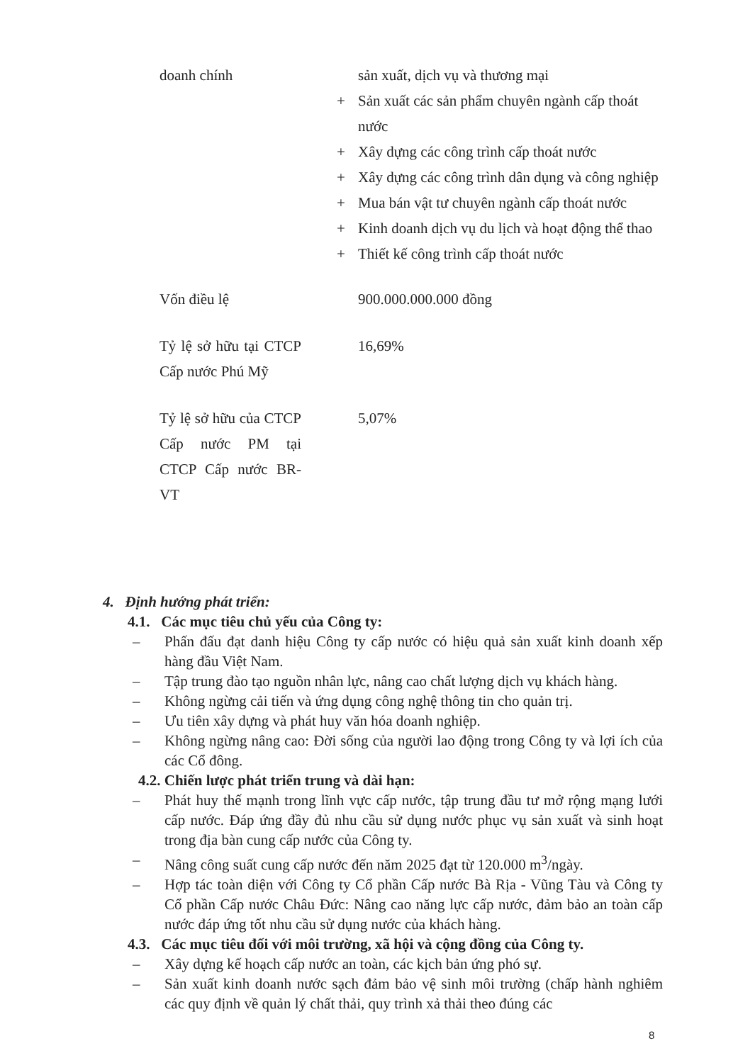| doanh chính | sản xuất, dịch vụ và thương mại + Sản xuất các sản phẩm chuyên ngành cấp thoát nước + Xây dựng các công trình cấp thoát nước + Xây dựng các công trình dân dụng và công nghiệp + Mua bán vật tư chuyên ngành cấp thoát nước + Kinh doanh dịch vụ du lịch và hoạt động thể thao + Thiết kế công trình cấp thoát nước |
| Vốn điều lệ | 900.000.000.000 đồng |
| Tỷ lệ sở hữu tại CTCP Cấp nước Phú Mỹ | 16,69% |
| Tỷ lệ sở hữu của CTCP Cấp nước PM tại CTCP Cấp nước BR-VT | 5,07% |
4. Định hướng phát triển:
4.1. Các mục tiêu chủ yếu của Công ty:
– Phấn đấu đạt danh hiệu Công ty cấp nước có hiệu quả sản xuất kinh doanh xếp hàng đầu Việt Nam.
– Tập trung đào tạo nguồn nhân lực, nâng cao chất lượng dịch vụ khách hàng.
– Không ngừng cải tiến và ứng dụng công nghệ thông tin cho quản trị.
– Ưu tiên xây dựng và phát huy văn hóa doanh nghiệp.
– Không ngừng nâng cao: Đời sống của người lao động trong Công ty và lợi ích của các Cổ đông.
4.2. Chiến lược phát triển trung và dài hạn:
– Phát huy thế mạnh trong lĩnh vực cấp nước, tập trung đầu tư mở rộng mạng lưới cấp nước. Đáp ứng đầy đủ nhu cầu sử dụng nước phục vụ sản xuất và sinh hoạt trong địa bàn cung cấp nước của Công ty.
– Nâng công suất cung cấp nước đến năm 2025 đạt từ 120.000 m<sup>3</sup>/ngày.
– Hợp tác toàn diện với Công ty Cổ phần Cấp nước Bà Rịa - Vũng Tàu và Công ty Cổ phần Cấp nước Châu Đức: Nâng cao năng lực cấp nước, đảm bảo an toàn cấp nước đáp ứng tốt nhu cầu sử dụng nước của khách hàng.
4.3. Các mục tiêu đối với môi trường, xã hội và cộng đồng của Công ty.
– Xây dựng kế hoạch cấp nước an toàn, các kịch bản ứng phó sự.
– Sản xuất kinh doanh nước sạch đảm bảo vệ sinh môi trường (chấp hành nghiêm các quy định về quản lý chất thải, quy trình xả thải theo đúng các
8